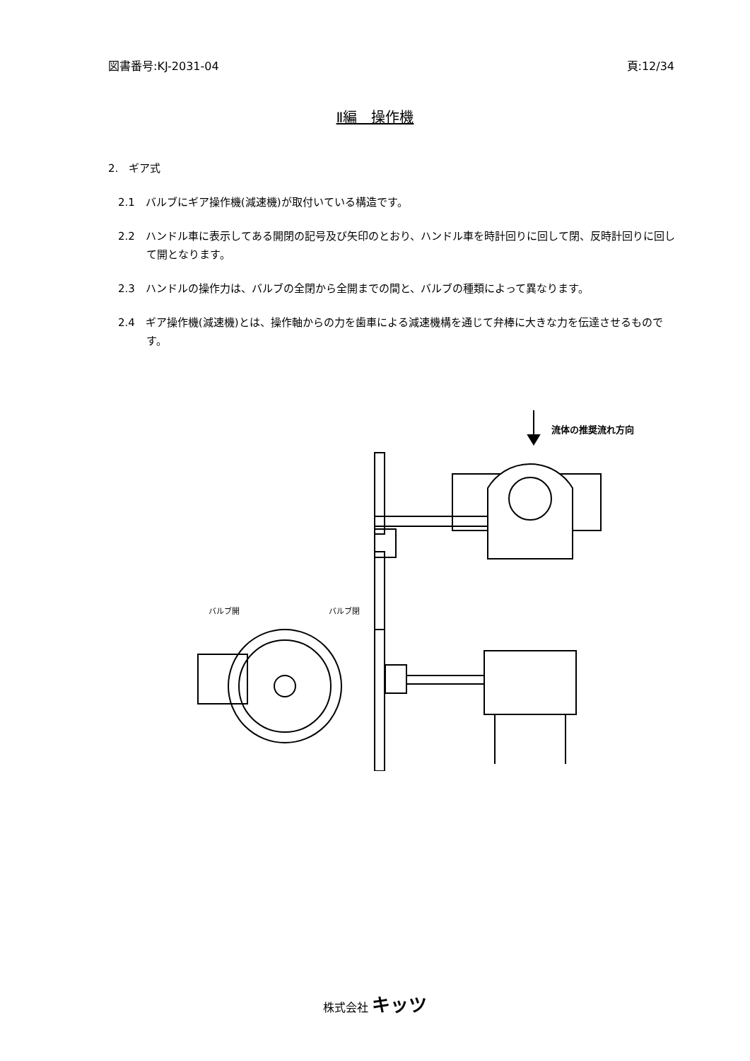図書番号:KJ-2031-04 頁:12/34
Ⅱ編　操作機
2.　ギア式
2.1　バルブにギア操作機(減速機)が取付いている構造です。
2.2　ハンドル車に表示してある開閉の記号及び矢印のとおり、ハンドル車を時計回りに回して閉、反時計回りに回して開となります。
2.3　ハンドルの操作力は、バルブの全閉から全開までの間と、バルブの種類によって異なります。
2.4　ギア操作機(減速機)とは、操作軸からの力を歯車による減速機構を通じて弁棒に大きな力を伝達させるものです。
流体の推奨流れ方向
バルブ開
バルブ閉
株式会社 キッツ